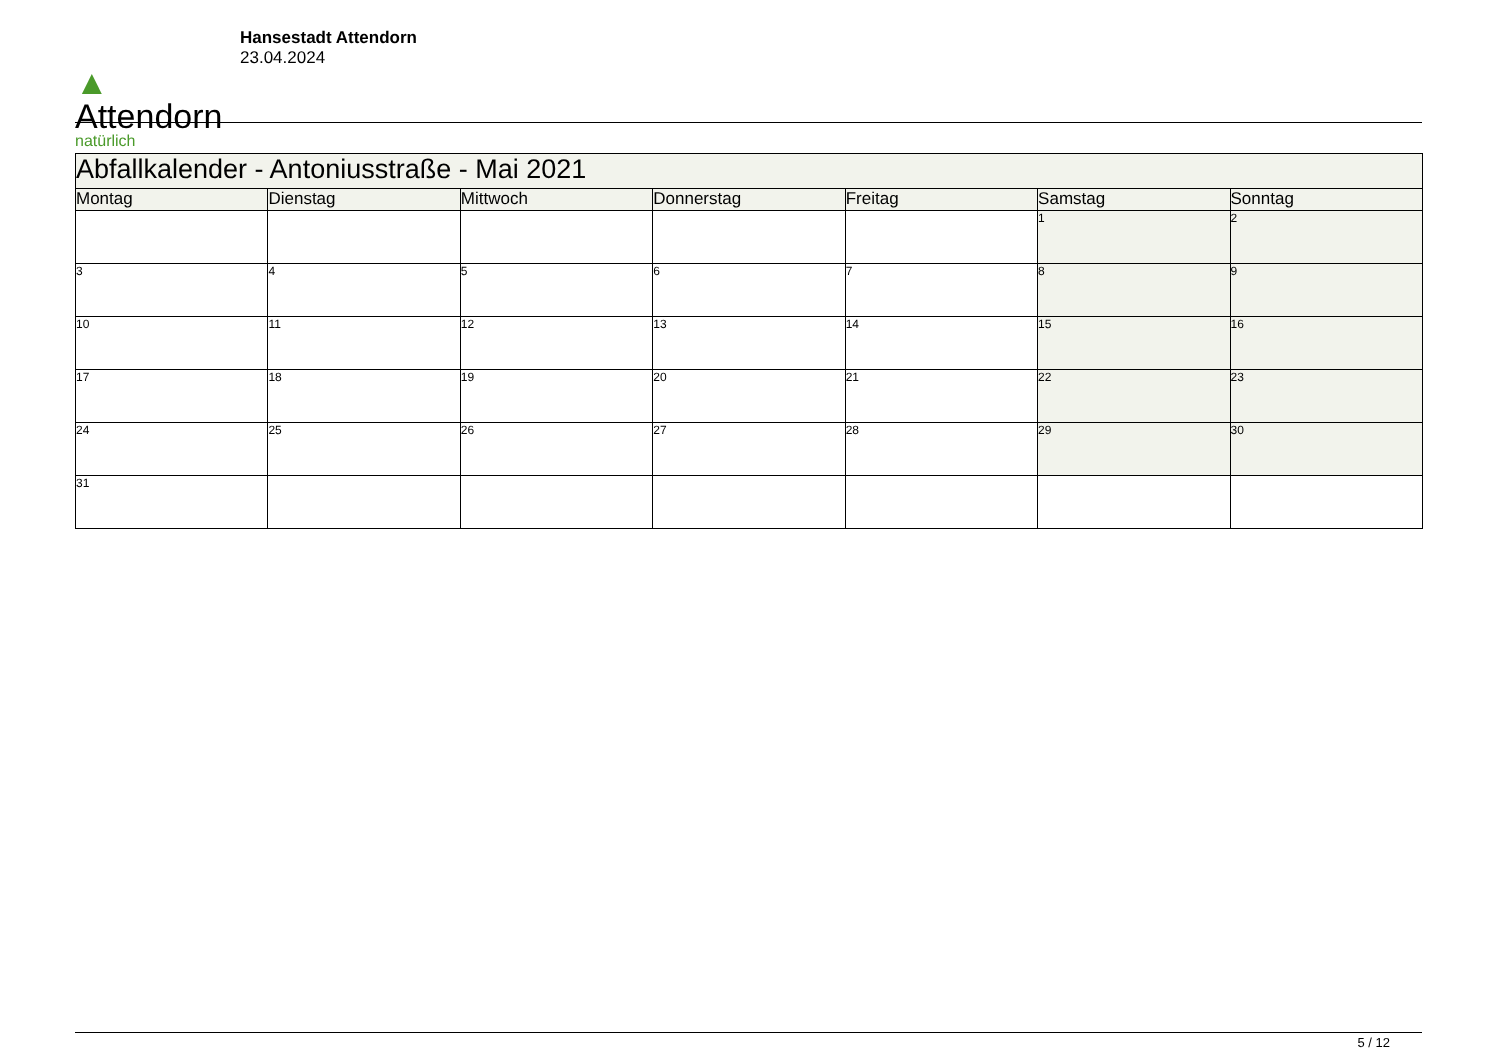▲
Attendorn
natürlich
Hansestadt Attendorn
23.04.2024
| Abfallkalender - Antoniusstraße - Mai 2021 | | | | | | |
| Montag | Dienstag | Mittwoch | Donnerstag | Freitag | Samstag | Sonntag |
| | | | | | 1 | 2 |
| 3 | 4 | 5 | 6 | 7 | 8 | 9 |
| 10 | 11 | 12 | 13 | 14 | 15 | 16 |
| 17 | 18 | 19 | 20 | 21 | 22 | 23 |
| 24 | 25 | 26 | 27 | 28 | 29 | 30 |
| 31 | | | | | | |
5 / 12